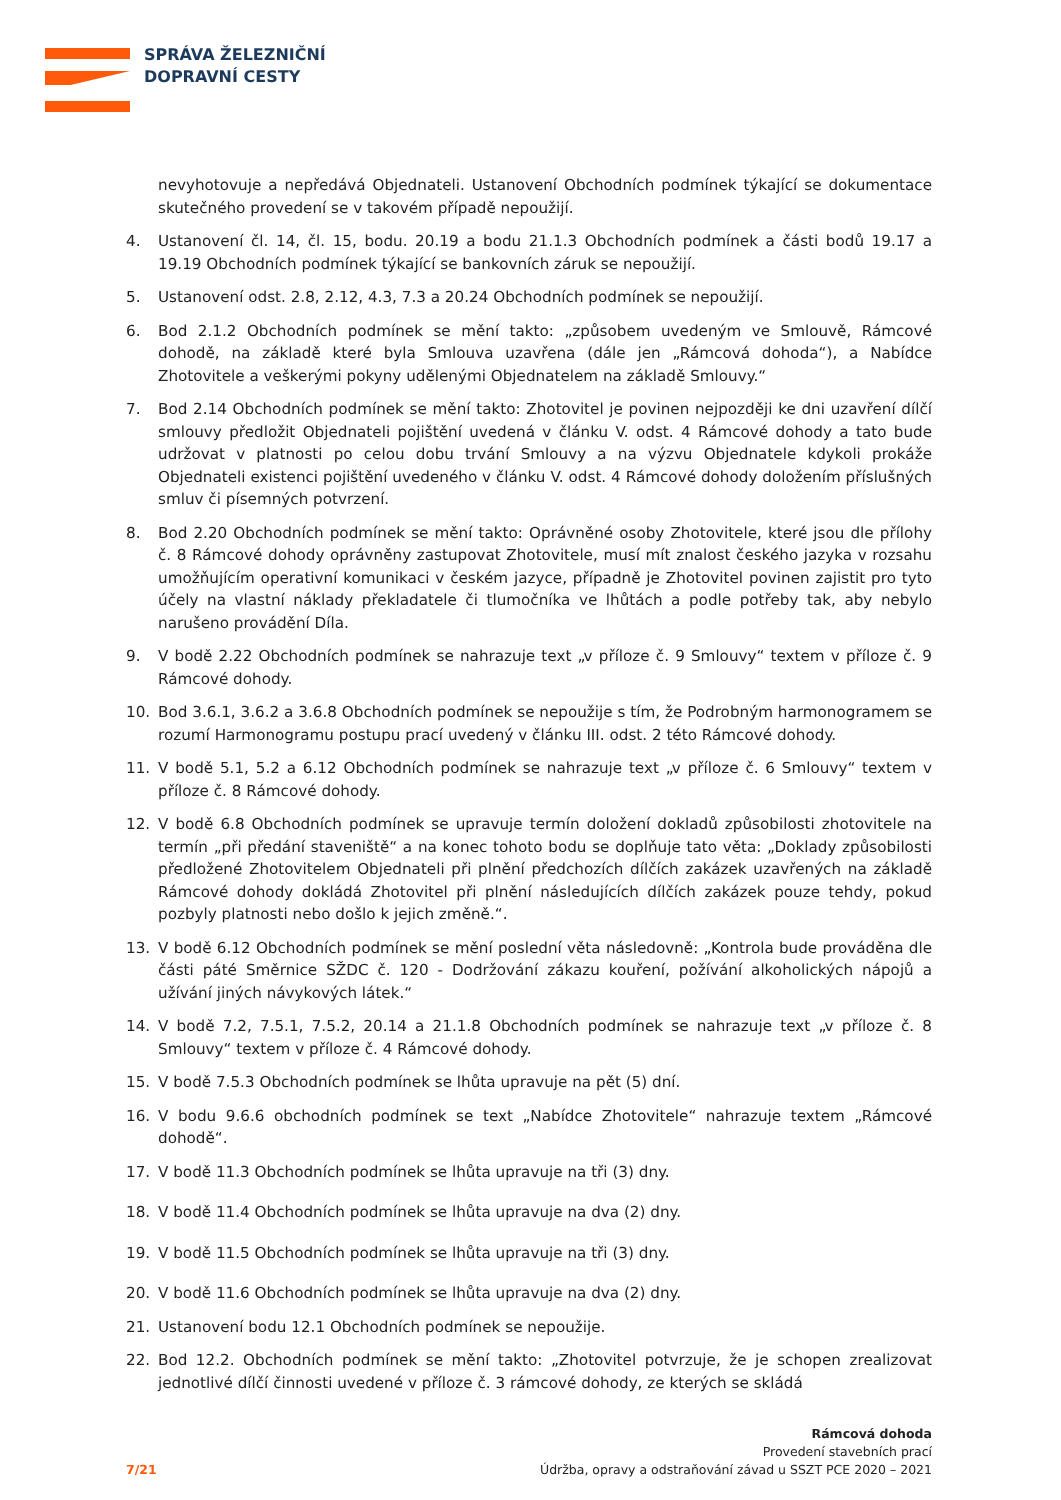SPRÁVA ŽELEZNIČNÍ
DOPRAVNÍ CESTY
nevyhotovuje a nepředává Objednateli. Ustanovení Obchodních podmínek týkající se dokumentace skutečného provedení se v takovém případě nepoužijí.
4. Ustanovení čl. 14, čl. 15, bodu. 20.19 a bodu 21.1.3 Obchodních podmínek a části bodů 19.17 a 19.19 Obchodních podmínek týkající se bankovních záruk se nepoužijí.
5. Ustanovení odst. 2.8, 2.12, 4.3, 7.3 a 20.24 Obchodních podmínek se nepoužijí.
6. Bod 2.1.2 Obchodních podmínek se mění takto: „způsobem uvedeným ve Smlouvě, Rámcové dohodě, na základě které byla Smlouva uzavřena (dále jen „Rámcová dohoda“), a Nabídce Zhotovitele a veškerými pokyny udělenými Objednatelem na základě Smlouvy.“
7. Bod 2.14 Obchodních podmínek se mění takto: Zhotovitel je povinen nejpozději ke dni uzavření dílčí smlouvy předložit Objednateli pojištění uvedená v článku V. odst. 4 Rámcové dohody a tato bude udržovat v platnosti po celou dobu trvání Smlouvy a na výzvu Objednatele kdykoli prokáže Objednateli existenci pojištění uvedeného v článku V. odst. 4 Rámcové dohody doložením příslušných smluv či písemných potvrzení.
8. Bod 2.20 Obchodních podmínek se mění takto: Oprávněné osoby Zhotovitele, které jsou dle přílohy č. 8 Rámcové dohody oprávněny zastupovat Zhotovitele, musí mít znalost českého jazyka v rozsahu umožňujícím operativní komunikaci v českém jazyce, případně je Zhotovitel povinen zajistit pro tyto účely na vlastní náklady překladatele či tlumočníka ve lhůtách a podle potřeby tak, aby nebylo narušeno provádění Díla.
9. V bodě 2.22 Obchodních podmínek se nahrazuje text „v příloze č. 9 Smlouvy“ textem v příloze č. 9 Rámcové dohody.
10. Bod 3.6.1, 3.6.2 a 3.6.8 Obchodních podmínek se nepoužije s tím, že Podrobným harmonogramem se rozumí Harmonogramu postupu prací uvedený v článku III. odst. 2 této Rámcové dohody.
11. V bodě 5.1, 5.2 a 6.12 Obchodních podmínek se nahrazuje text „v příloze č. 6 Smlouvy“ textem v příloze č. 8 Rámcové dohody.
12. V bodě 6.8 Obchodních podmínek se upravuje termín doložení dokladů způsobilosti zhotovitele na termín „při předání staveniště“ a na konec tohoto bodu se doplňuje tato věta: „Doklady způsobilosti předložené Zhotovitelem Objednateli při plnění předchozích dílčích zakázek uzavřených na základě Rámcové dohody dokládá Zhotovitel při plnění následujících dílčích zakázek pouze tehdy, pokud pozbyly platnosti nebo došlo k jejich změně.“.
13. V bodě 6.12 Obchodních podmínek se mění poslední věta následovně: „Kontrola bude prováděna dle části páté Směrnice SŽDC č. 120 - Dodržování zákazu kouření, požívání alkoholických nápojů a užívání jiných návykových látek.“
14. V bodě 7.2, 7.5.1, 7.5.2, 20.14 a 21.1.8 Obchodních podmínek se nahrazuje text „v příloze č. 8 Smlouvy“ textem v příloze č. 4 Rámcové dohody.
15. V bodě 7.5.3 Obchodních podmínek se lhůta upravuje na pět (5) dní.
16. V bodu 9.6.6 obchodních podmínek se text „Nabídce Zhotovitele“ nahrazuje textem „Rámcové dohodě“.
17. V bodě 11.3 Obchodních podmínek se lhůta upravuje na tři (3) dny.
18. V bodě 11.4 Obchodních podmínek se lhůta upravuje na dva (2) dny.
19. V bodě 11.5 Obchodních podmínek se lhůta upravuje na tři (3) dny.
20. V bodě 11.6 Obchodních podmínek se lhůta upravuje na dva (2) dny.
21. Ustanovení bodu 12.1 Obchodních podmínek se nepoužije.
22. Bod 12.2. Obchodních podmínek se mění takto: „Zhotovitel potvrzuje, že je schopen zrealizovat jednotlivé dílčí činnosti uvedené v příloze č. 3 rámcové dohody, ze kterých se skládá
7/21
Rámcová dohoda
Provedení stavebních prací
Údržba, opravy a odstraňování závad u SSZT PCE 2020 – 2021